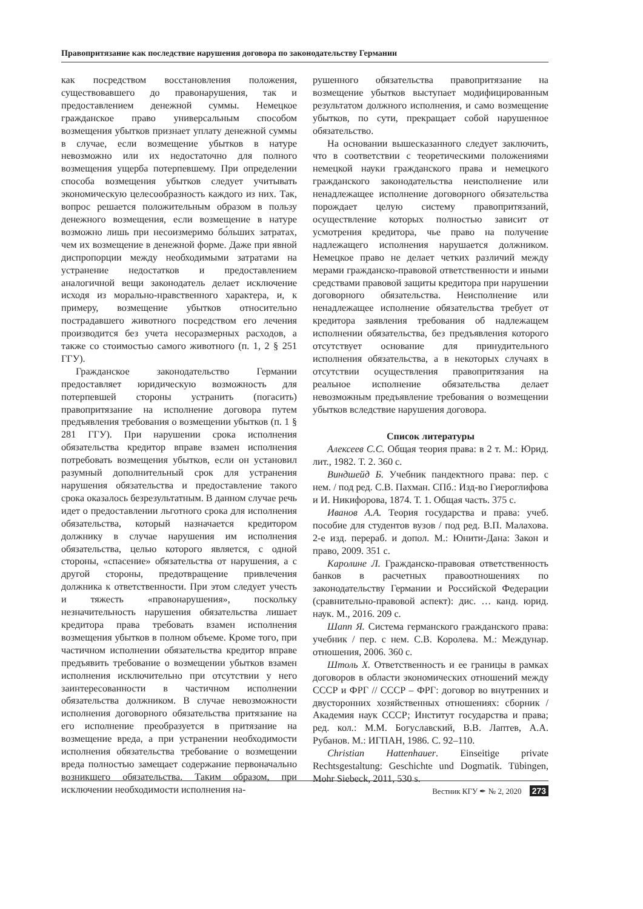Правопритязание как последствие нарушения договора по законодательству Германии
как посредством восстановления положения, существовавшего до правонарушения, так и предоставлением денежной суммы. Немецкое гражданское право универсальным способом возмещения убытков признает уплату денежной суммы в случае, если возмещение убытков в натуре невозможно или их недостаточно для полного возмещения ущерба потерпевшему. При определении способа возмещения убытков следует учитывать экономическую целесообразность каждого из них. Так, вопрос решается положительным образом в пользу денежного возмещения, если возмещение в натуре возможно лишь при несоизмеримо бо́льших затратах, чем их возмещение в денежной форме. Даже при явной диспропорции между необходимыми затратами на устранение недостатков и предоставлением аналогичной вещи законодатель делает исключение исходя из морально-нравственного характера, и, к примеру, возмещение убытков относительно пострадавшего животного посредством его лечения производится без учета несоразмерных расходов, а также со стоимостью самого животного (п. 1, 2 § 251 ГГУ).
Гражданское законодательство Германии предоставляет юридическую возможность для потерпевшей стороны устранить (погасить) правопритязание на исполнение договора путем предъявления требования о возмещении убытков (п. 1 § 281 ГГУ). При нарушении срока исполнения обязательства кредитор вправе взамен исполнения потребовать возмещения убытков, если он установил разумный дополнительный срок для устранения нарушения обязательства и предоставление такого срока оказалось безрезультатным. В данном случае речь идет о предоставлении льготного срока для исполнения обязательства, который назначается кредитором должнику в случае нарушения им исполнения обязательства, целью которого является, с одной стороны, «спасение» обязательства от нарушения, а с другой стороны, предотвращение привлечения должника к ответственности. При этом следует учесть и тяжесть «правонарушения», поскольку незначительность нарушения обязательства лишает кредитора права требовать взамен исполнения возмещения убытков в полном объеме. Кроме того, при частичном исполнении обязательства кредитор вправе предъявить требование о возмещении убытков взамен исполнения исключительно при отсутствии у него заинтересованности в частичном исполнении обязательства должником. В случае невозможности исполнения договорного обязательства притязание на его исполнение преобразуется в притязание на возмещение вреда, а при устранении необходимости исполнения обязательства требование о возмещении вреда полностью замещает содержание первоначально возникшего обязательства. Таким образом, при исключении необходимости исполнения на-
рушенного обязательства правопритязание на возмещение убытков выступает модифицированным результатом должного исполнения, и само возмещение убытков, по сути, прекращает собой нарушенное обязательство.
На основании вышесказанного следует заключить, что в соответствии с теоретическими положениями немецкой науки гражданского права и немецкого гражданского законодательства неисполнение или ненадлежащее исполнение договорного обязательства порождает целую систему правопритязаний, осуществление которых полностью зависит от усмотрения кредитора, чье право на получение надлежащего исполнения нарушается должником. Немецкое право не делает четких различий между мерами гражданско-правовой ответственности и иными средствами правовой защиты кредитора при нарушении договорного обязательства. Неисполнение или ненадлежащее исполнение обязательства требует от кредитора заявления требования об надлежащем исполнении обязательства, без предъявления которого отсутствует основание для принудительного исполнения обязательства, а в некоторых случаях в отсутствии осуществления правопритязания на реальное исполнение обязательства делает невозможным предъявление требования о возмещении убытков вследствие нарушения договора.
Список литературы
Алексеев С.С. Общая теория права: в 2 т. М.: Юрид. лит., 1982. Т. 2. 360 с.
Виндшейд Б. Учебник пандектного права: пер. с нем. / под ред. С.В. Пахман. СПб.: Изд-во Гиероглифова и И. Никифорова, 1874. Т. 1. Общая часть. 375 с.
Иванов А.А. Теория государства и права: учеб. пособие для студентов вузов / под ред. В.П. Малахова. 2-е изд. перераб. и допол. М.: Юнити-Дана: Закон и право, 2009. 351 с.
Каролине Л. Гражданско-правовая ответственность банков в расчетных правоотношениях по законодательству Германии и Российской Федерации (сравнительно-правовой аспект): дис. … канд. юрид. наук. М., 2016. 209 с.
Шапп Я. Система германского гражданского права: учебник / пер. с нем. С.В. Королева. М.: Междунар. отношения, 2006. 360 с.
Штоль Х. Ответственность и ее границы в рамках договоров в области экономических отношений между СССР и ФРГ // СССР – ФРГ: договор во внутренних и двусторонних хозяйственных отношениях: сборник / Академия наук СССР; Институт государства и права; ред. кол.: М.М. Богуславский, В.В. Лаптев, А.А. Рубанов. М.: ИГПАН, 1986. С. 92–110.
Christian Hattenhauer. Einseitige private Rechtsgestaltung: Geschichte und Dogmatik. Tübingen, Mohr Siebeck, 2011, 530 s.
Вестник КГУ ✒ № 2, 2020 273